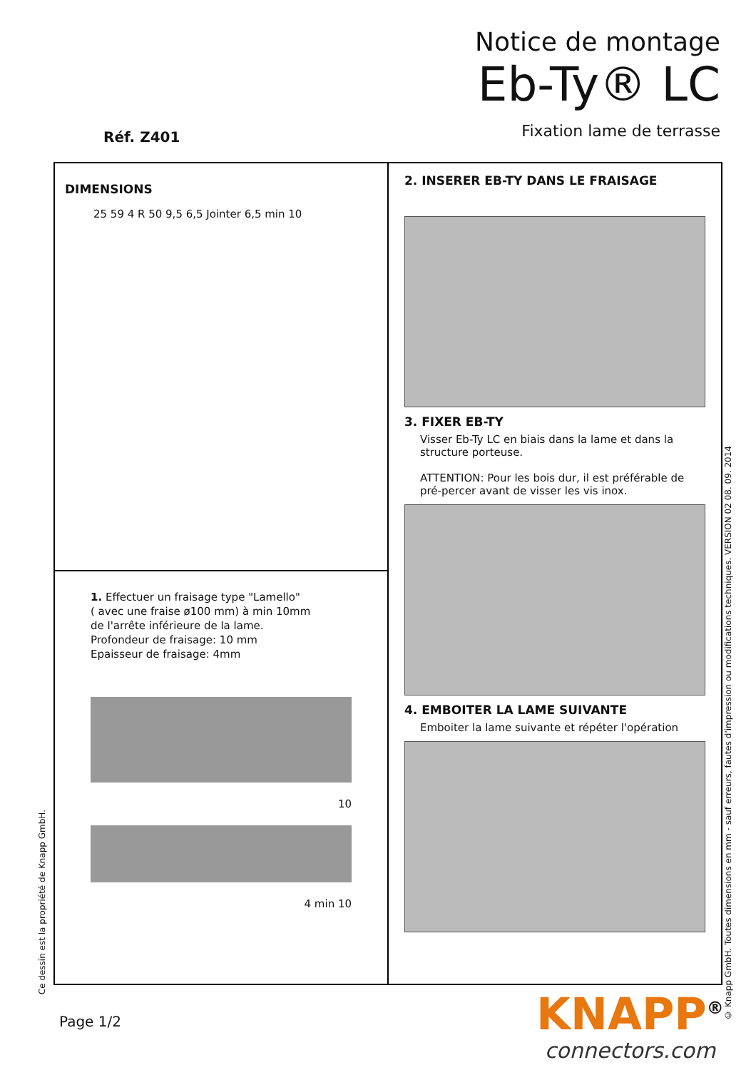Réf. Z401
Notice de montage
Eb-Ty® LC
Fixation lame de terrasse
DIMENSIONS
25 59 4 R 50 9,5 6,5 Jointer 6,5 min 10
1. Effectuer un fraisage type "Lamello"
( avec une fraise ø100 mm) à min 10mm
de l'arrête inférieure de la lame.
Profondeur de fraisage: 10 mm
Epaisseur de fraisage: 4mm
10
4 min 10
2. INSERER EB-TY DANS LE FRAISAGE
3. FIXER EB-TY
Visser Eb-Ty LC en biais dans la lame et dans la structure porteuse.
ATTENTION: Pour les bois dur, il est préférable de pré-percer avant de visser les vis inox.
4. EMBOITER LA LAME SUIVANTE
Emboiter la lame suivante et répéter l'opération
Ce dessin est la propriété de Knapp GmbH.
© Knapp GmbH. Toutes dimensions en mm - sauf erreurs, fautes d'impression ou modifications techniques. VERSION 02 08. 09. 2014
Page 1/2
KNAPP<sup>®</sup>
connectors.com